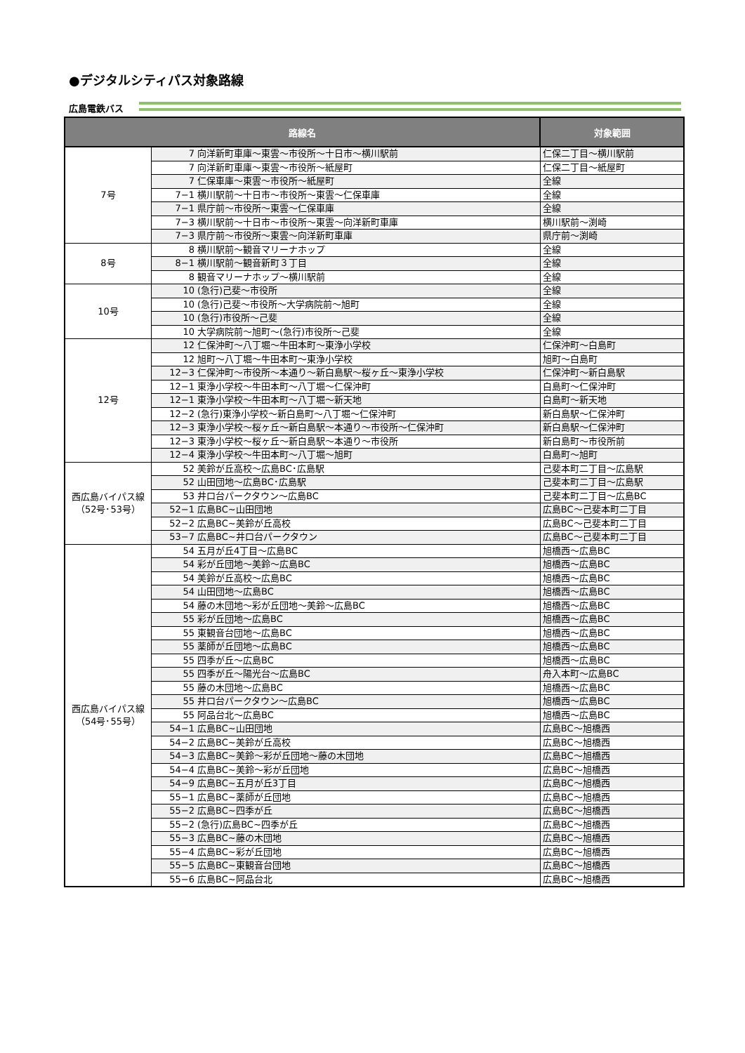●デジタルシティパス対象路線
広島電鉄バス
| 路線名 | | 対象範囲 |
| --- | --- | --- |
| 7号 | 7 向洋新町車庫～東雲～市役所～十日市～横川駅前 | 仁保二丁目～横川駅前 |
| | 7 向洋新町車庫～東雲～市役所～紙屋町 | 仁保二丁目～紙屋町 |
| | 7 仁保車庫～東雲～市役所～紙屋町 | 全線 |
| | 7−1 横川駅前～十日市～市役所～東雲～仁保車庫 | 全線 |
| | 7−1 県庁前～市役所～東雲～仁保車庫 | 全線 |
| | 7−3 横川駅前～十日市～市役所～東雲～向洋新町車庫 | 横川駅前～渕崎 |
| | 7−3 県庁前～市役所～東雲～向洋新町車庫 | 県庁前～渕崎 |
| 8号 | 8 横川駅前～観音マリーナホップ | 全線 |
| | 8−1 横川駅前～観音新町３丁目 | 全線 |
| | 8 観音マリーナホップ～横川駅前 | 全線 |
| 10号 | 10 (急行)己斐～市役所 | 全線 |
| | 10 (急行)己斐～市役所～大学病院前～旭町 | 全線 |
| | 10 (急行)市役所～己斐 | 全線 |
| | 10 大学病院前～旭町～(急行)市役所～己斐 | 全線 |
| 12号 | 12 仁保沖町～八丁堀～牛田本町～東浄小学校 | 仁保沖町～白島町 |
| | 12 旭町～八丁堀～牛田本町～東浄小学校 | 旭町～白島町 |
| | 12−3 仁保沖町～市役所～本通り～新白島駅～桜ヶ丘～東浄小学校 | 仁保沖町～新白島駅 |
| | 12−1 東浄小学校～牛田本町～八丁堀～仁保沖町 | 白島町～仁保沖町 |
| | 12−1 東浄小学校～牛田本町～八丁堀～新天地 | 白島町～新天地 |
| | 12−2 (急行)東浄小学校～新白島町～八丁堀～仁保沖町 | 新白島駅～仁保沖町 |
| | 12−3 東浄小学校～桜ヶ丘～新白島駅～本通り～市役所～仁保沖町 | 新白島駅～仁保沖町 |
| | 12−3 東浄小学校～桜ヶ丘～新白島駅～本通り～市役所 | 新白島町～市役所前 |
| | 12−4 東浄小学校～牛田本町～八丁堀～旭町 | 白島町～旭町 |
| 西広島バイパス線 （52号･53号） | 52 美鈴が丘高校～広島BC･広島駅 | 己斐本町二丁目～広島駅 |
| | 52 山田団地～広島BC･広島駅 | 己斐本町二丁目～広島駅 |
| | 53 井口台パークタウン～広島BC | 己斐本町二丁目～広島BC |
| | 52−1 広島BC~山田団地 | 広島BC～己斐本町二丁目 |
| | 52−2 広島BC~美鈴が丘高校 | 広島BC～己斐本町二丁目 |
| | 53−7 広島BC~井口台パークタウン | 広島BC～己斐本町二丁目 |
| 西広島バイパス線 （54号･55号） | 54 五月が丘4丁目～広島BC | 旭橋西～広島BC |
| | 54 彩が丘団地～美鈴～広島BC | 旭橋西～広島BC |
| | 54 美鈴が丘高校～広島BC | 旭橋西～広島BC |
| | 54 山田団地～広島BC | 旭橋西～広島BC |
| | 54 藤の木団地～彩が丘団地～美鈴～広島BC | 旭橋西～広島BC |
| | 55 彩が丘団地～広島BC | 旭橋西～広島BC |
| | 55 東観音台団地～広島BC | 旭橋西～広島BC |
| | 55 薬師が丘団地～広島BC | 旭橋西～広島BC |
| | 55 四季が丘～広島BC | 旭橋西～広島BC |
| | 55 四季が丘～陽光台～広島BC | 舟入本町～広島BC |
| | 55 藤の木団地～広島BC | 旭橋西～広島BC |
| | 55 井口台パークタウン～広島BC | 旭橋西～広島BC |
| | 55 阿品台北～広島BC | 旭橋西～広島BC |
| | 54−1 広島BC~山田団地 | 広島BC～旭橋西 |
| | 54−2 広島BC~美鈴が丘高校 | 広島BC～旭橋西 |
| | 54−3 広島BC~美鈴～彩が丘団地～藤の木団地 | 広島BC～旭橋西 |
| | 54−4 広島BC~美鈴～彩が丘団地 | 広島BC～旭橋西 |
| | 54−9 広島BC~五月が丘3丁目 | 広島BC～旭橋西 |
| | 55−1 広島BC~薬師が丘団地 | 広島BC～旭橋西 |
| | 55−2 広島BC~四季が丘 | 広島BC～旭橋西 |
| | 55−2 (急行)広島BC~四季が丘 | 広島BC～旭橋西 |
| | 55−3 広島BC~藤の木団地 | 広島BC～旭橋西 |
| | 55−4 広島BC~彩が丘団地 | 広島BC～旭橋西 |
| | 55−5 広島BC~東観音台団地 | 広島BC～旭橋西 |
| | 55−6 広島BC~阿品台北 | 広島BC～旭橋西 |